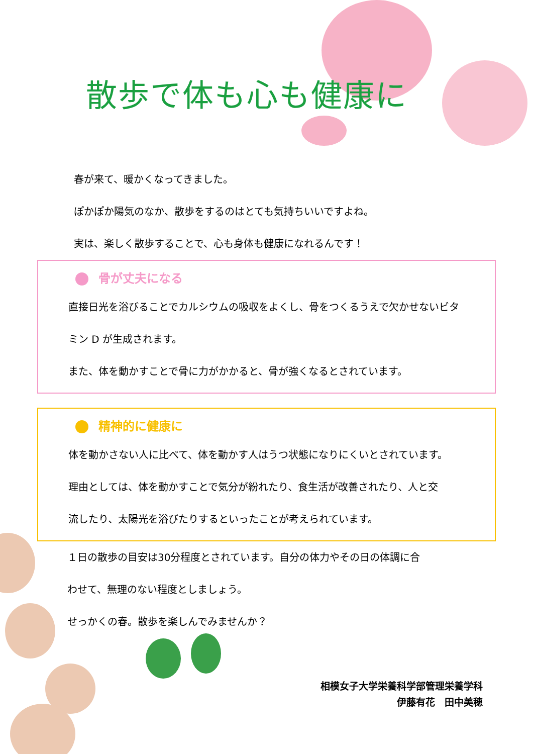散歩で体も心も健康に
春が来て、暖かくなってきました。
ぽかぽか陽気のなか、散歩をするのはとても気持ちいいですよね。
実は、楽しく散歩することで、心も身体も健康になれるんです！
骨が丈夫になる
直接日光を浴びることでカルシウムの吸収をよくし、骨をつくるうえで欠かせないビタ
ミン D が生成されます。
また、体を動かすことで骨に力がかかると、骨が強くなるとされています。
精神的に健康に
体を動かさない人に比べて、体を動かす人はうつ状態になりにくいとされています。
理由としては、体を動かすことで気分が紛れたり、食生活が改善されたり、人と交
流したり、太陽光を浴びたりするといったことが考えられています。
１日の散歩の目安は30分程度とされています。自分の体力やその日の体調に合
わせて、無理のない程度としましょう。
せっかくの春。散歩を楽しんでみませんか？
相模女子大学栄養科学部管理栄養学科
伊藤有花　田中美穂